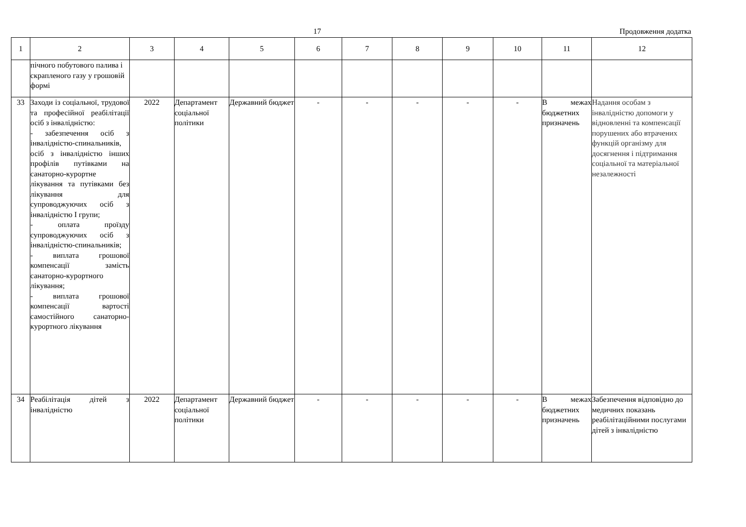17 Продовження додатка
| 1 | 2 | 3 | 4 | 5 | 6 | 7 | 8 | 9 | 10 | 11 | 12 |
| --- | --- | --- | --- | --- | --- | --- | --- | --- | --- | --- | --- |
| | пічного побутового палива і скрапленого газу у грошовій формі | | | | | | | | | | |
| 33 | Заходи із соціальної, трудової та професійної реабілітації осіб з інвалідністю: - забезпечення осіб з інвалідністю-спинальників, осіб з інвалідністю інших профілів путівками на санаторно-курортне лікування та путівками без лікування для супроводжуючих осіб з інвалідністю I групи; - оплата проїзду супроводжуючих осіб з інвалідністю-спинальників; - виплата грошової компенсації замість санаторно-курортного лікування; - виплата грошової компенсації вартості самостійного санаторно-курортного лікування | 2022 | Департамент соціальної політики | Державний бюджет | - | - | - | - | - | В межах бюджетних призначень | Надання особам з інвалідністю допомоги у відновленні та компенсації порушених або втрачених функцій організму для досягнення і підтримання соціальної та матеріальної незалежності |
| 34 | Реабілітація дітей з інвалідністю | 2022 | Департамент соціальної політики | Державний бюджет | - | - | - | - | - | В межах бюджетних призначень | Забезпечення відповідно до медичних показань реабілітаційними послугами дітей з інвалідністю |